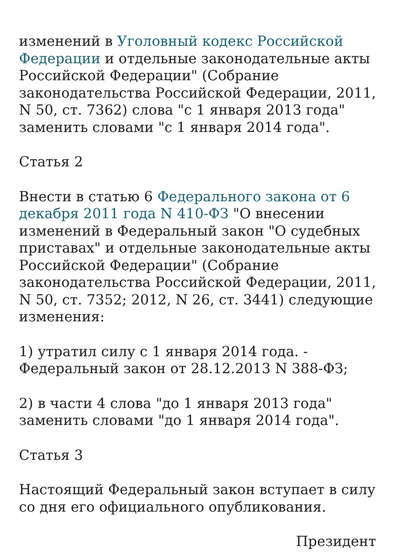изменений в Уголовный кодекс Российской Федерации и отдельные законодательные акты Российской Федерации" (Собрание законодательства Российской Федерации, 2011, N 50, ст. 7362) слова "с 1 января 2013 года" заменить словами "с 1 января 2014 года".
Статья 2
Внести в статью 6 Федерального закона от 6 декабря 2011 года N 410-ФЗ "О внесении изменений в Федеральный закон "О судебных приставах" и отдельные законодательные акты Российской Федерации" (Собрание законодательства Российской Федерации, 2011, N 50, ст. 7352; 2012, N 26, ст. 3441) следующие изменения:
1) утратил силу с 1 января 2014 года. - Федеральный закон от 28.12.2013 N 388-ФЗ;
2) в части 4 слова "до 1 января 2013 года" заменить словами "до 1 января 2014 года".
Статья 3
Настоящий Федеральный закон вступает в силу со дня его официального опубликования.
Президент